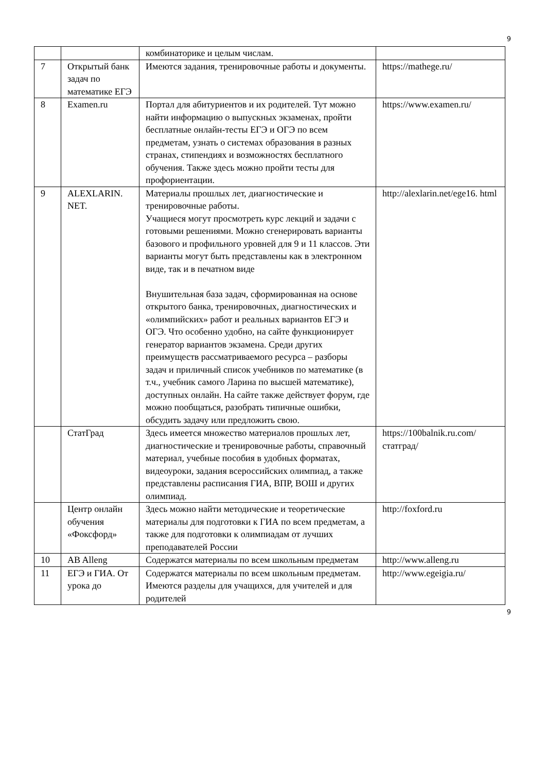9
| | | комбинаторике и целым числам. | |
| 7 | Открытый банк задач по математике ЕГЭ | Имеются задания, тренировочные работы и документы. | https://mathege.ru/ |
| 8 | Examen.ru | Портал для абитуриентов и их родителей. Тут можно найти информацию о выпускных экзаменах, пройти бесплатные онлайн-тесты ЕГЭ и ОГЭ по всем предметам, узнать о системах образования в разных странах, стипендиях и возможностях бесплатного обучения. Также здесь можно пройти тесты для профориентации. | https://www.examen.ru/ |
| 9 | ALEXLARIN. NET. | Материалы прошлых лет, диагностические и тренировочные работы. Учащиеся могут просмотреть курс лекций и задачи с готовыми решениями. Можно сгенерировать варианты базового и профильного уровней для 9 и 11 классов. Эти варианты могут быть представлены как в электронном виде, так и в печатном виде Внушительная база задач, сформированная на основе открытого банка, тренировочных, диагностических и «олимпийских» работ и реальных вариантов ЕГЭ и ОГЭ. Что особенно удобно, на сайте функционирует генератор вариантов экзамена. Среди других преимуществ рассматриваемого ресурса – разборы задач и приличный список учебников по математике (в т.ч., учебник самого Ларина по высшей математике), доступных онлайн. На сайте также действует форум, где можно пообщаться, разобрать типичные ошибки, обсудить задачу или предложить свою. | http://alexlarin.net/ege16. html |
| | СтатГрад | Здесь имеется множество материалов прошлых лет, диагностические и тренировочные работы, справочный материал, учебные пособия в удобных форматах, видеоуроки, задания всероссийских олимпиад, а также представлены расписания ГИА, ВПР, ВОШ и других олимпиад. | https://100balnik.ru.com/статград/ |
| | Центр онлайн обучения «Фоксфорд» | Здесь можно найти методические и теоретические материалы для подготовки к ГИА по всем предметам, а также для подготовки к олимпиадам от лучших преподавателей России | http://foxford.ru |
| 10 | AB Alleng | Содержатся материалы по всем школьным предметам | http://www.alleng.ru |
| 11 | ЕГЭ и ГИА. От урока до | Содержатся материалы по всем школьным предметам. Имеются разделы для учащихся, для учителей и для родителей | http://www.egeigia.ru/ |
9